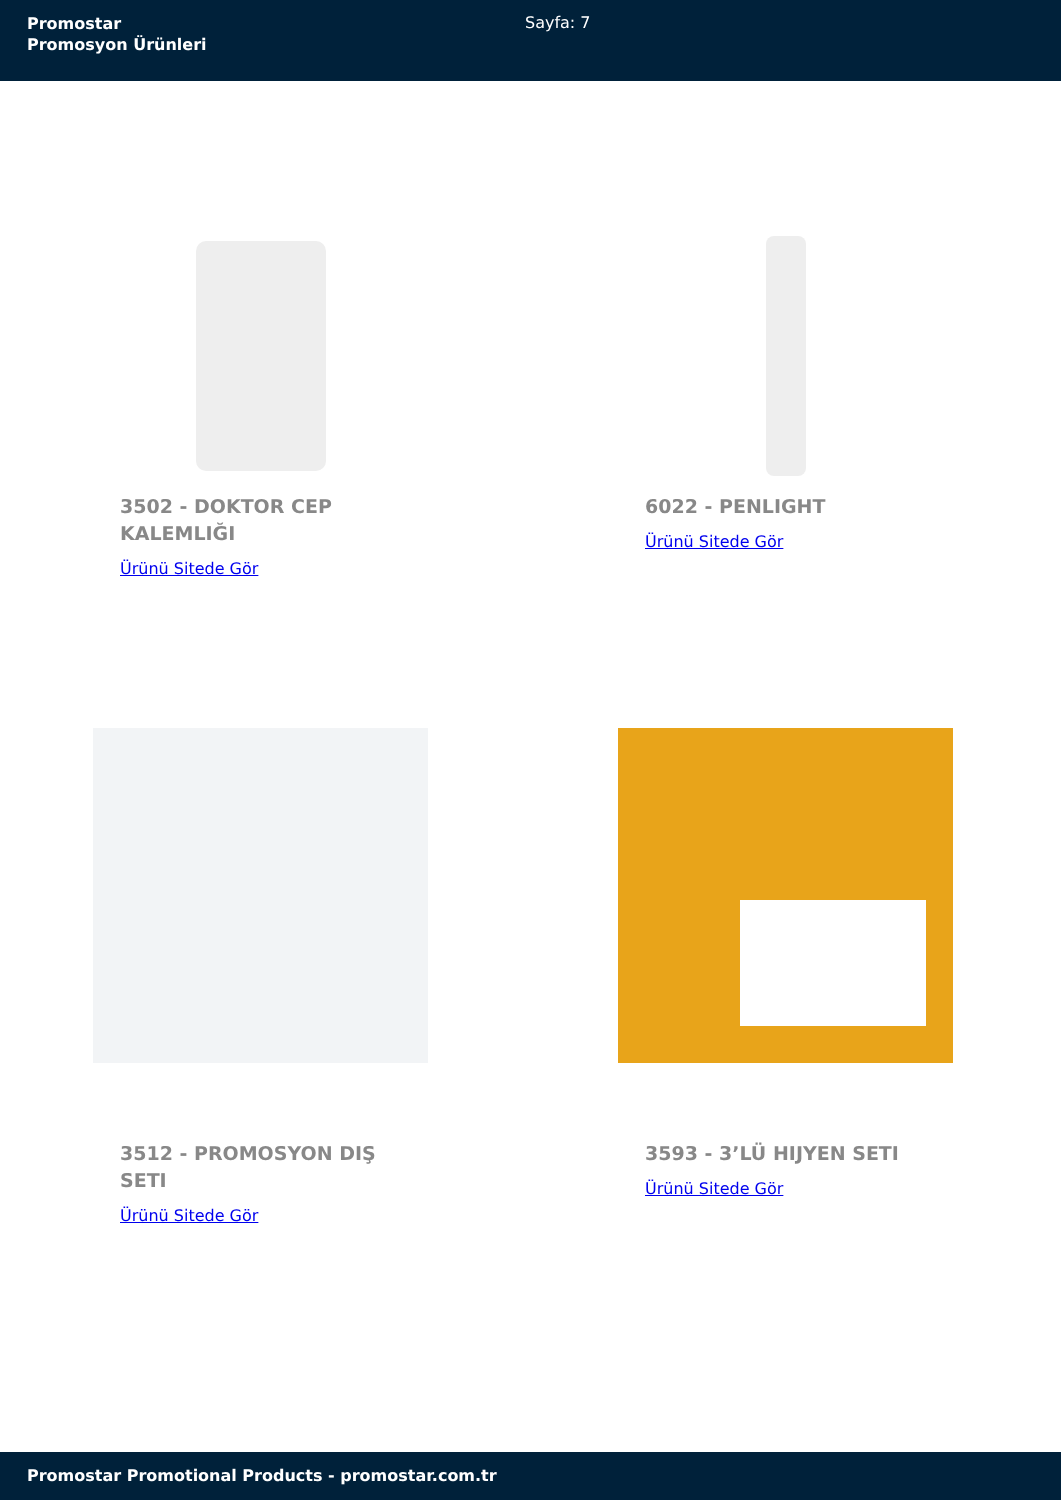Promostar
Promosyon Ürünleri
Sayfa: 7
3502 - DOKTOR CEP KALEMLIĞI
Ürünü Sitede Gör
6022 - PENLIGHT
Ürünü Sitede Gör
3512 - PROMOSYON DIŞ SETI
Ürünü Sitede Gör
3593 - 3’LÜ HIJYEN SETI
Ürünü Sitede Gör
Promostar Promotional Products - promostar.com.tr